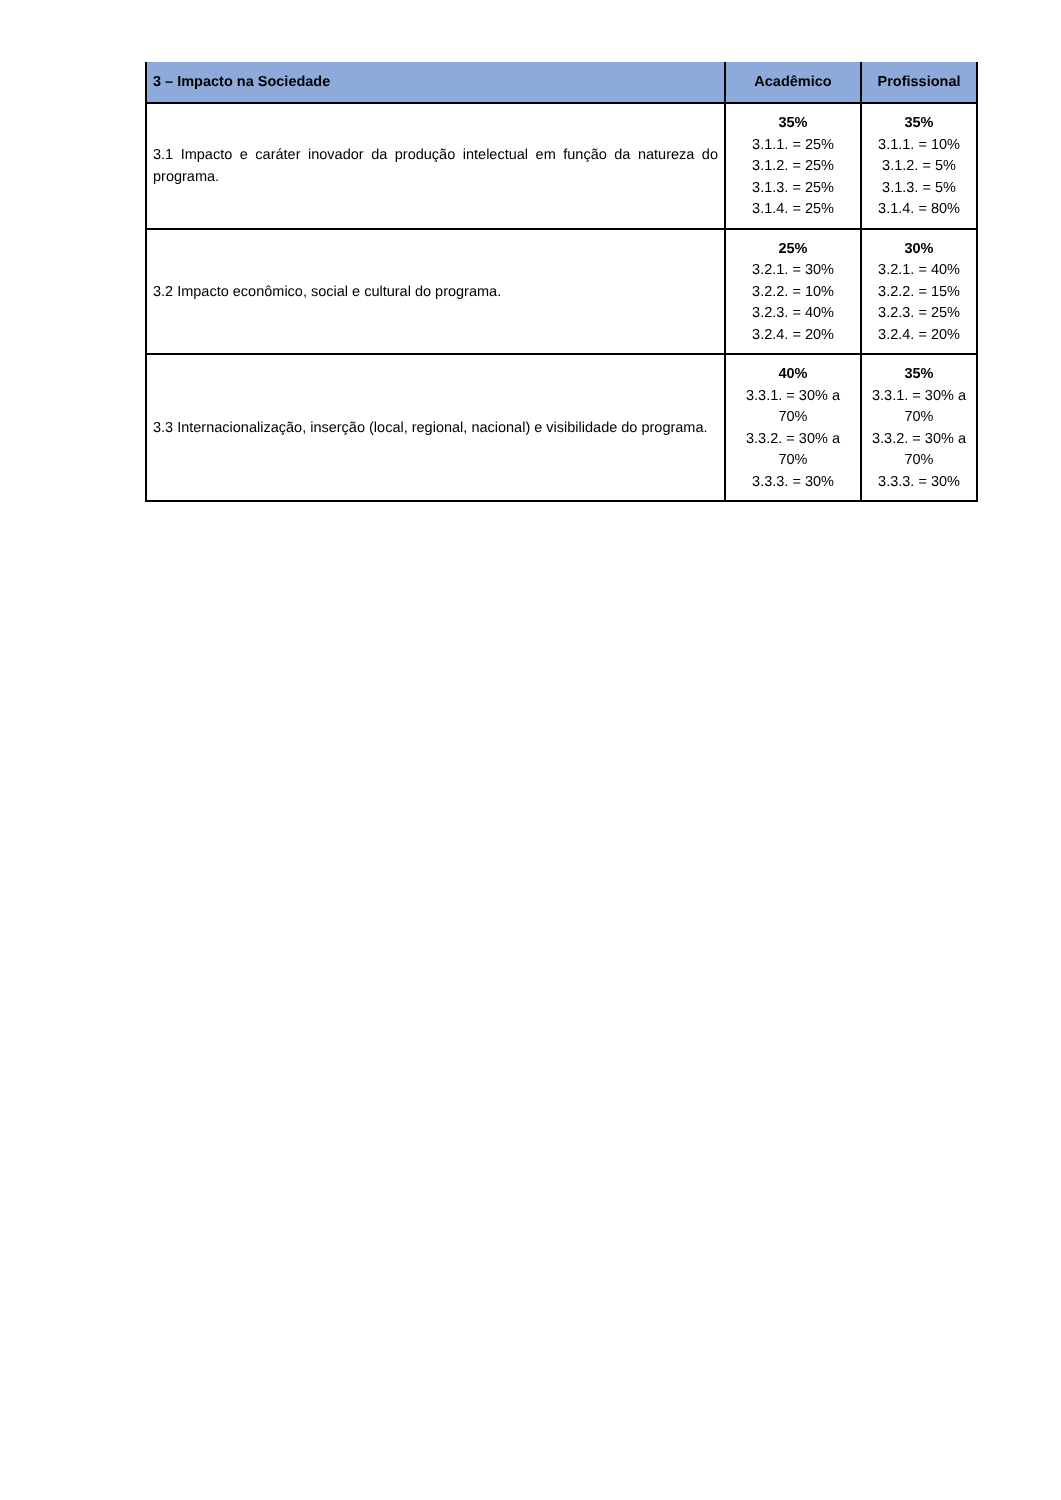| 3 – Impacto na Sociedade | Acadêmico | Profissional |
| --- | --- | --- |
| 3.1 Impacto e caráter inovador da produção intelectual em função da natureza do programa. | 35% 3.1.1. = 25% 3.1.2. = 25% 3.1.3. = 25% 3.1.4. = 25% | 35% 3.1.1. = 10% 3.1.2. = 5% 3.1.3. = 5% 3.1.4. = 80% |
| 3.2 Impacto econômico, social e cultural do programa. | 25% 3.2.1. = 30% 3.2.2. = 10% 3.2.3. = 40% 3.2.4. = 20% | 30% 3.2.1. = 40% 3.2.2. = 15% 3.2.3. = 25% 3.2.4. = 20% |
| 3.3 Internacionalização, inserção (local, regional, nacional) e visibilidade do programa. | 40% 3.3.1. = 30% a 70% 3.3.2. = 30% a 70% 3.3.3. = 30% | 35% 3.3.1. = 30% a 70% 3.3.2. = 30% a 70% 3.3.3. = 30% |